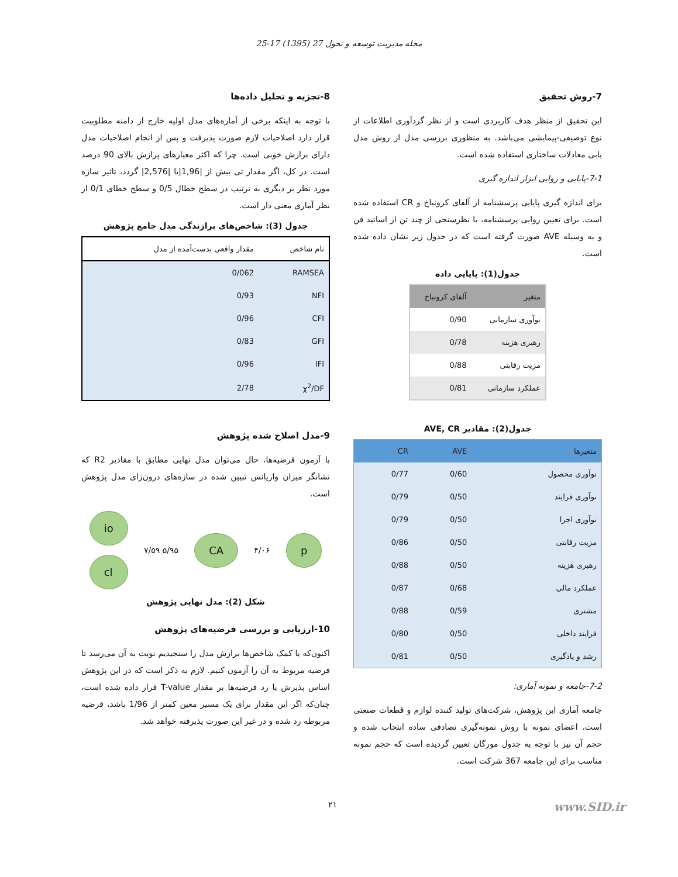مجله مدیریت توسعه و تحول 27 (1395) 17-25
7-روش تحقیق
این تحقیق از منظر هدف کاربردی است و از نظر گردآوری اطلاعات از نوع توصیفی-پیمایشی می‌باشد. به منظوری بررسی مدل از روش مدل یابی معادلات ساختاری استفاده شده است.
7-1-پایایی و روایی ابزار اندازه گیری
برای اندازه گیری پایایی پرسشنامه از آلفای کرونباخ و CR استفاده شده است. برای تعیین روایی پرسشنامه، با نظرسنجی از چند تن از اساتید فن و به وسیله AVE صورت گرفته است که در جدول زیر نشان داده شده است.
جدول(1): پایایی داده
| متغیر | آلفای کرونباخ |
| --- | --- |
| نوآوری سازمانی | 0/90 |
| رهبری هزینه | 0/78 |
| مزیت رقابتی | 0/88 |
| عملکرد سازمانی | 0/81 |
جدول(2): مقادیر AVE, CR
| متغیرها | AVE | CR |
| --- | --- | --- |
| نوآوری محصول | 0/60 | 0/77 |
| نوآوری فرایند | 0/50 | 0/79 |
| نوآوری اجرا | 0/50 | 0/79 |
| مزیت رقابتی | 0/50 | 0/86 |
| رهبری هزینه | 0/50 | 0/88 |
| عملکرد مالی | 0/68 | 0/87 |
| مشتری | 0/59 | 0/88 |
| فرایند داخلی | 0/50 | 0/80 |
| رشد و یادگیری | 0/50 | 0/81 |
7-2-جامعه و نمونه آماری:
جامعه آماری این پژوهش، شرکت‌های تولید کننده لوازم و قطعات صنعتی است. اعضای نمونه با روش نمونه‌گیری تصادفی ساده انتخاب شده و حجم آن نیز با توجه به جدول مورگان تعیین گردیده است که حجم نمونه مناسب برای این جامعه 367 شرکت است.
8-تجزیه و تحلیل داده‌ها
با توجه به اینکه برخی از آماره‌های مدل اولیه خارج از دامنه مطلوبیت قرار دارد اصلاحیات لازم صورت پذیرفت و پس از انجام اصلاحیات مدل دارای برازش خوبی است. چرا که اکثر معیارهای پرازش بالای 90 درصد است. در کل، اگر مقدار تی بیش از |1,96|یا |2,576| گردد، تاثیر سازه مورد نظر بر دیگری به ترتیب در سطح خطال 0/5 و سطح خطای 0/1 از نظر آماری معنی دار است.
جدول (3): شاخص‌های برازندگی مدل جامع پژوهش
| نام شاخص | مقدار واقعی بدست‌آمده از مدل |
| --- | --- |
| RAMSEA | 0/062 |
| NFI | 0/93 |
| CFI | 0/96 |
| GFI | 0/83 |
| IFI | 0/96 |
| χ<sup>2</sup>/DF | 2/78 |
9-مدل اصلاح شده پژوهش
با آزمون فرضیه‌ها، حال می‌توان مدل نهایی مطابق با مقادیر R2 که نشانگر میزان واریانس تبیین شده در سازه‌های درون‌زای مدل پژوهش است.
io
cl
۷/۵۹ ۵/۹۵
CA
۴/۰۶
p
شکل (2): مدل نهایی پژوهش
10-ارزیابی و بررسی فرضیه‌های پژوهش
اکنون‌که با کمک شاخص‌ها برازش مدل را سنجیدیم نوبت به آن می‌رسد تا فرضیه مربوط به آن را آزمون کنیم. لازم به ذکر است که در این پژوهش اساس پذیرش یا رد فرضیه‌ها بر مقدار T-value قرار داده شده است، چنان‌که اگر این مقدار برای یک مسیر معین کمتر از 1/96 باشد، فرضیه مربوطه رد شده و در غیر این صورت پذیرفته خواهد شد.
www.SID.ir ۲۱